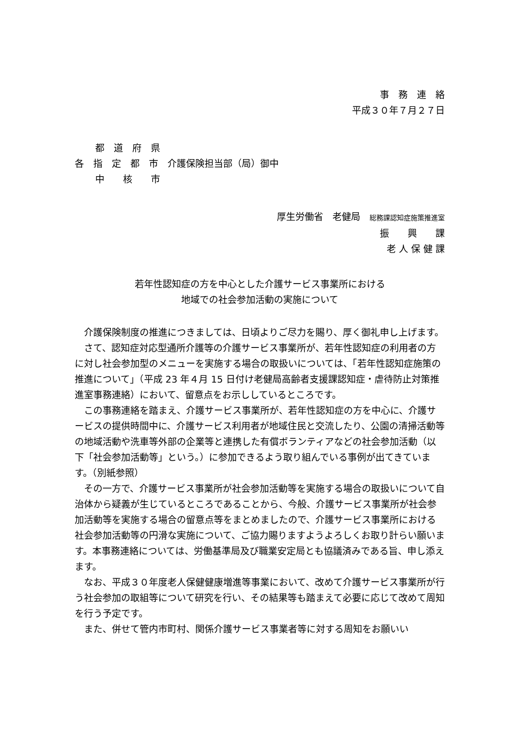事　務　連　絡
平成３０年７月２７日
都　道　府　県
各　指　定　都　市　介護保険担当部（局）御中
中　　核　　市
厚生労働省　老健局　総務課認知症施策推進室
振　　興　　課
老 人 保 健 課
若年性認知症の方を中心とした介護サービス事業所における
地域での社会参加活動の実施について
介護保険制度の推進につきましては、日頃よりご尽力を賜り、厚く御礼申し上げます。
さて、認知症対応型通所介護等の介護サービス事業所が、若年性認知症の利用者の方に対し社会参加型のメニューを実施する場合の取扱いについては、「若年性認知症施策の推進について」（平成 23 年４月 15 日付け老健局高齢者支援課認知症・虐待防止対策推進室事務連絡）において、留意点をお示ししているところです。
この事務連絡を踏まえ、介護サービス事業所が、若年性認知症の方を中心に、介護サービスの提供時間中に、介護サービス利用者が地域住民と交流したり、公園の清掃活動等の地域活動や洗車等外部の企業等と連携した有償ボランティアなどの社会参加活動（以下「社会参加活動等」という。）に参加できるよう取り組んでいる事例が出てきています。（別紙参照）
その一方で、介護サービス事業所が社会参加活動等を実施する場合の取扱いについて自治体から疑義が生じているところであることから、今般、介護サービス事業所が社会参加活動等を実施する場合の留意点等をまとめましたので、介護サービス事業所における社会参加活動等の円滑な実施について、ご協力賜りますようよろしくお取り計らい願います。本事務連絡については、労働基準局及び職業安定局とも協議済みである旨、申し添えます。
なお、平成３０年度老人保健健康増進等事業において、改めて介護サービス事業所が行う社会参加の取組等について研究を行い、その結果等も踏まえて必要に応じて改めて周知を行う予定です。
また、併せて管内市町村、関係介護サービス事業者等に対する周知をお願いい